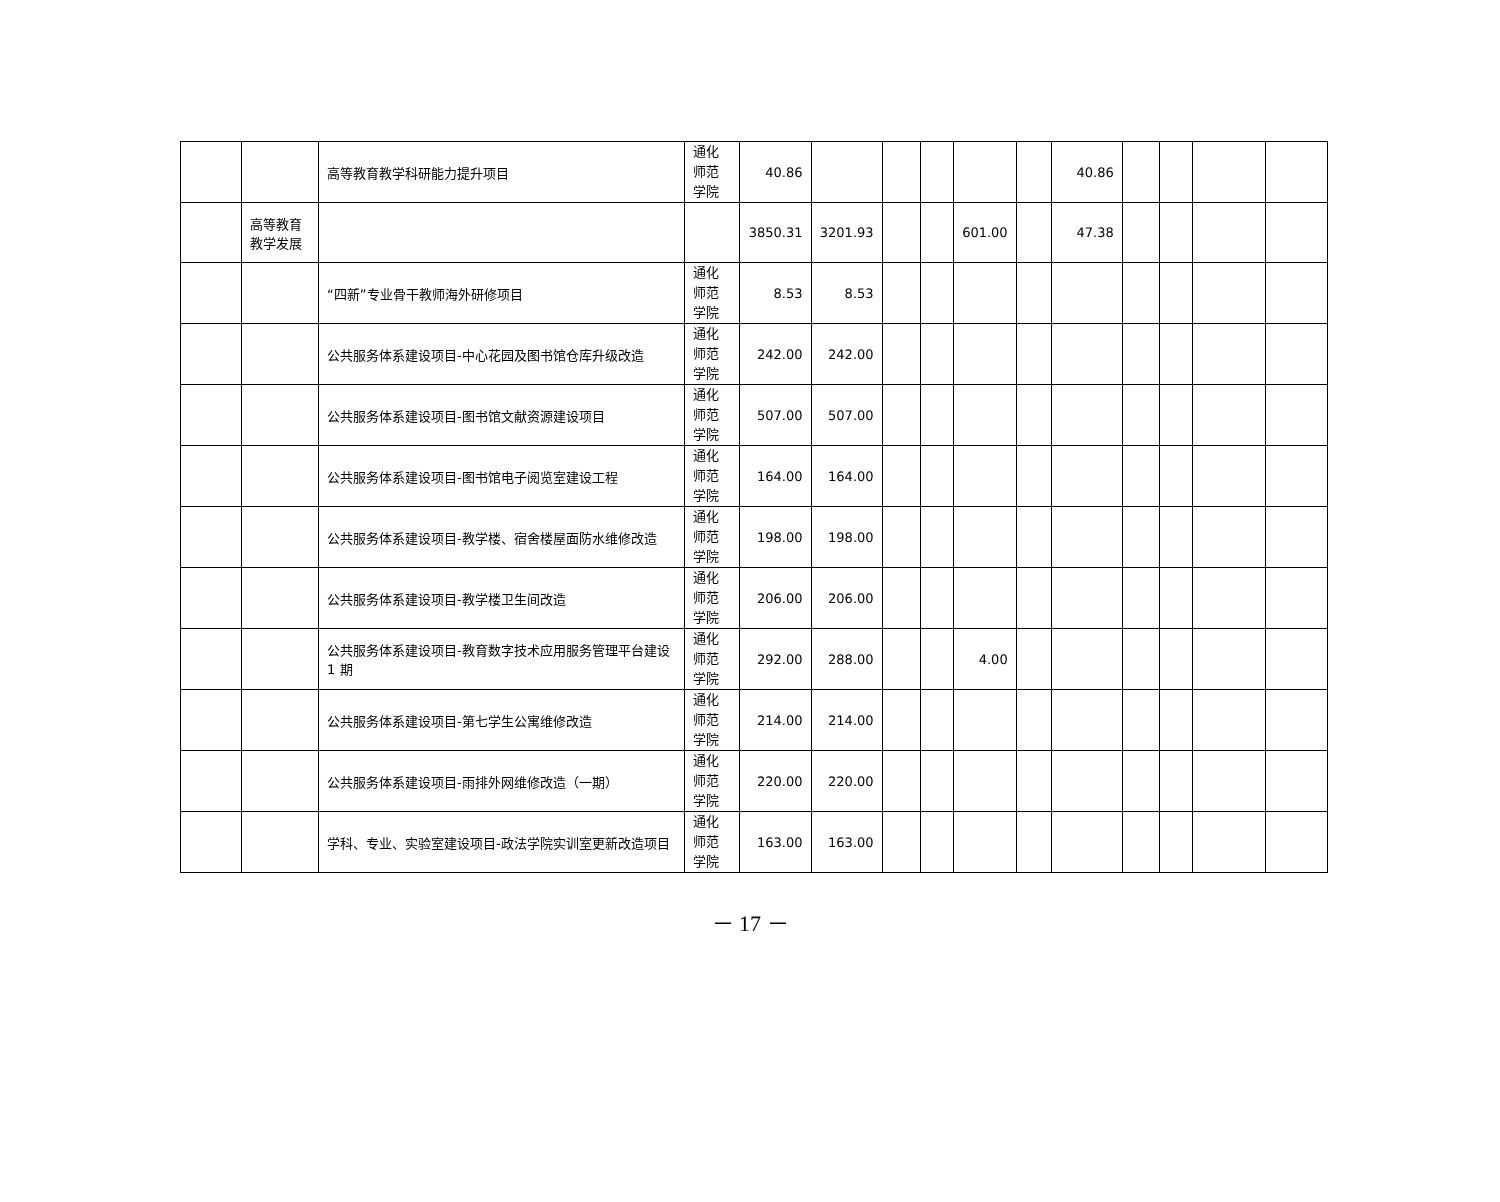| | | 高等教育教学科研能力提升项目 | 通化 师范 学院 | 40.86 | | | | | | 40.86 | | | | |
| | 高等教育教学发展 | | | 3850.31 | 3201.93 | | | 601.00 | | 47.38 | | | | |
| | | “四新”专业骨干教师海外研修项目 | 通化 师范 学院 | 8.53 | 8.53 | | | | | | | | | |
| | | 公共服务体系建设项目-中心花园及图书馆仓库升级改造 | 通化 师范 学院 | 242.00 | 242.00 | | | | | | | | | |
| | | 公共服务体系建设项目-图书馆文献资源建设项目 | 通化 师范 学院 | 507.00 | 507.00 | | | | | | | | | |
| | | 公共服务体系建设项目-图书馆电子阅览室建设工程 | 通化 师范 学院 | 164.00 | 164.00 | | | | | | | | | |
| | | 公共服务体系建设项目-教学楼、宿舍楼屋面防水维修改造 | 通化 师范 学院 | 198.00 | 198.00 | | | | | | | | | |
| | | 公共服务体系建设项目-教学楼卫生间改造 | 通化 师范 学院 | 206.00 | 206.00 | | | | | | | | | |
| | | 公共服务体系建设项目-教育数字技术应用服务管理平台建设 1 期 | 通化 师范 学院 | 292.00 | 288.00 | | | 4.00 | | | | | | |
| | | 公共服务体系建设项目-第七学生公寓维修改造 | 通化 师范 学院 | 214.00 | 214.00 | | | | | | | | | |
| | | 公共服务体系建设项目-雨排外网维修改造（一期） | 通化 师范 学院 | 220.00 | 220.00 | | | | | | | | | |
| | | 学科、专业、实验室建设项目-政法学院实训室更新改造项目 | 通化 师范 学院 | 163.00 | 163.00 | | | | | | | | | |
－ 17 －